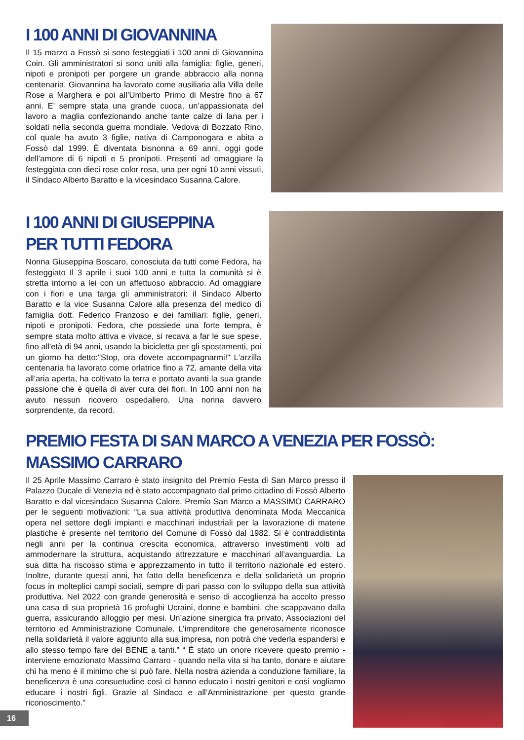I 100 ANNI DI GIOVANNINA
Il 15 marzo a Fossò si sono festeggiati i 100 anni di Giovannina Coin. Gli amministratori si sono uniti alla famiglia: figlie, generi, nipoti e pronipoti per porgere un grande abbraccio alla nonna centenaria. Giovannina ha lavorato come ausiliaria alla Villa delle Rose a Marghera e poi all’Umberto Primo di Mestre fino a 67 anni. E’ sempre stata una grande cuoca, un’appassionata del lavoro a maglia confezionando anche tante calze di lana per i soldati nella seconda guerra mondiale. Vedova di Bozzato Rino, col quale ha avuto 3 figlie, nativa di Camponogara e abita a Fossò dal 1999. È diventata bisnonna a 69 anni, oggi gode dell’amore di 6 nipoti e 5 pronipoti. Presenti ad omaggiare la festeggiata con dieci rose color rosa, una per ogni 10 anni vissuti, il Sindaco Alberto Baratto e la vicesindaco Susanna Calore.
I 100 ANNI DI GIUSEPPINA
PER TUTTI FEDORA
Nonna Giuseppina Boscaro, conosciuta da tutti come Fedora, ha festeggiato Il 3 aprile i suoi 100 anni e tutta la comunità si è stretta intorno a lei con un affettuoso abbraccio. Ad omaggiare con i fiori e una targa gli amministratori: il Sindaco Alberto Baratto e la vice Susanna Calore alla presenza del medico di famiglia dott. Federico Franzoso e dei familiari: figlie, generi, nipoti e pronipoti. Fedora, che possiede una forte tempra, è sempre stata molto attiva e vivace, si recava a far le sue spese, fino all'età di 94 anni, usando la bicicletta per gli spostamenti, poi un giorno ha detto:"Stop, ora dovete accompagnarmi!" L'arzilla centenaria ha lavorato come orlatrice fino a 72, amante della vita all’aria aperta, ha coltivato la terra e portato avanti la sua grande passione che è quella di aver cura dei fiori. In 100 anni non ha avuto nessun ricovero ospedaliero. Una nonna davvero sorprendente, da record.
PREMIO FESTA DI SAN MARCO A VENEZIA PER FOSSÒ: MASSIMO CARRARO
Il 25 Aprile Massimo Carraro è stato insignito del Premio Festa di San Marco presso il Palazzo Ducale di Venezia ed è stato accompagnato dal primo cittadino di Fossò Alberto Baratto e dal vicesindaco Susanna Calore. Premio San Marco a MASSIMO CARRARO per le seguenti motivazioni: “La sua attività produttiva denominata Moda Meccanica opera nel settore degli impianti e macchinari industriali per la lavorazione di materie plastiche è presente nel territorio del Comune di Fossò dal 1982. Si è contraddistinta negli anni per la continua crescita economica, attraverso investimenti volti ad ammodernare la struttura, acquistando attrezzature e macchinari all’avanguardia. La sua ditta ha riscosso stima e apprezzamento in tutto il territorio nazionale ed estero. Inoltre, durante questi anni, ha fatto della beneficenza e della solidarietà un proprio focus in molteplici campi sociali, sempre di pari passo con lo sviluppo della sua attività produttiva. Nel 2022 con grande generosità e senso di accoglienza ha accolto presso una casa di sua proprietà 16 profughi Ucraini, donne e bambini, che scappavano dalla guerra, assicurando alloggio per mesi. Un’azione sinergica fra privato, Associazioni del territorio ed Amministrazione Comunale. L'imprenditore che generosamente riconosce nella solidarietà il valore aggiunto alla sua impresa, non potrà che vederla espandersi e allo stesso tempo fare del BENE a tanti.” “ È stato un onore ricevere questo premio - interviene emozionato Massimo Carraro - quando nella vita si ha tanto, donare e aiutare chi ha meno è il minimo che si può fare. Nella nostra azienda a conduzione familiare, la beneficenza è una consuetudine così ci hanno educato i nostri genitori e così vogliamo educare i nostri figli. Grazie al Sindaco e all’Amministrazione per questo grande riconoscimento.”
16